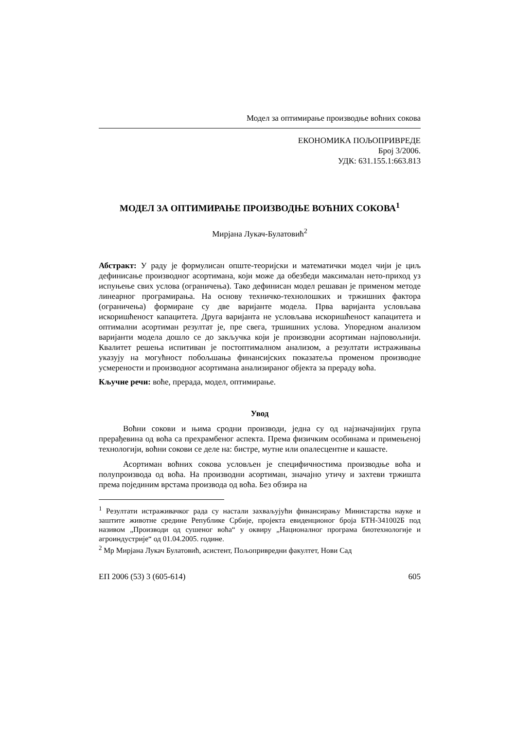Модел за оптимирање производње воћних сокова
ЕКОНОМИКА ПОЉОПРИВРЕДЕ
Број 3/2006.
УДК: 631.155.1:663.813
МОДЕЛ ЗА ОПТИМИРАЊЕ ПРОИЗВОДЊЕ ВОЋНИХ СОКОВА<sup>1</sup>
Мирјана Лукач-Булатовић<sup>2</sup>
Абстракт: У раду је формулисан опште-теоријски и математички модел чији је циљ дефинисање производног асортимана, који може да обезбеди максималан нето-приход уз испуњење свих услова (ограничења). Тако дефинисан модел решаван је применом методе линеарног програмирања. На основу техничко-технолошких и тржишних фактора (ограничења) формиране су две варијанте модела. Прва варијанта условљава искоришћеност капацитета. Друга варијанта не условљава искоришћеност капацитета и оптимални асортиман резултат је, пре свега, тршишних услова. Упоредном анализом варијанти модела дошло се до закључка који је производни асортиман најповољнији. Квалитет решења испитиван је постоптималном анализом, а резултати истраживања указују на могућност побољшања финансијских показатеља променом производне усмерености и производног асортимана анализираног објекта за прераду воћа.
Кључне речи: воће, прерада, модел, оптимирање.
Увод
Воћни сокови и њима сродни производи, једна су од најзначајнијих група прерађевина од воћа са прехрамбеног аспекта. Према физичким особинама и примењеној технологији, воћни сокови се деле на: бистре, мутне или опалесцентне и кашасте.
Асортиман воћних сокова условљен је специфичностима производње воћа и полупроизвода од воћа. На производни асортиман, значајно утичу и захтеви тржишта према појединим врстама производа од воћа. Без обзира на
<sup>1</sup> Резултати истраживачког рада су настали захваљујући финансирању Министарства науке и заштите животне средине Републике Србије, пројекта евиденционог броја БТН-341002Б под називом „Производи од сушеног воћа“ у оквиру „Националног програма биотехнологије и агроиндустрије“ од 01.04.2005. године.
<sup>2</sup> Мр Мирјана Лукач Булатовић, асистент, Пољопривредни факултет, Нови Сад
ЕП 2006 (53) 3 (605-614) 605